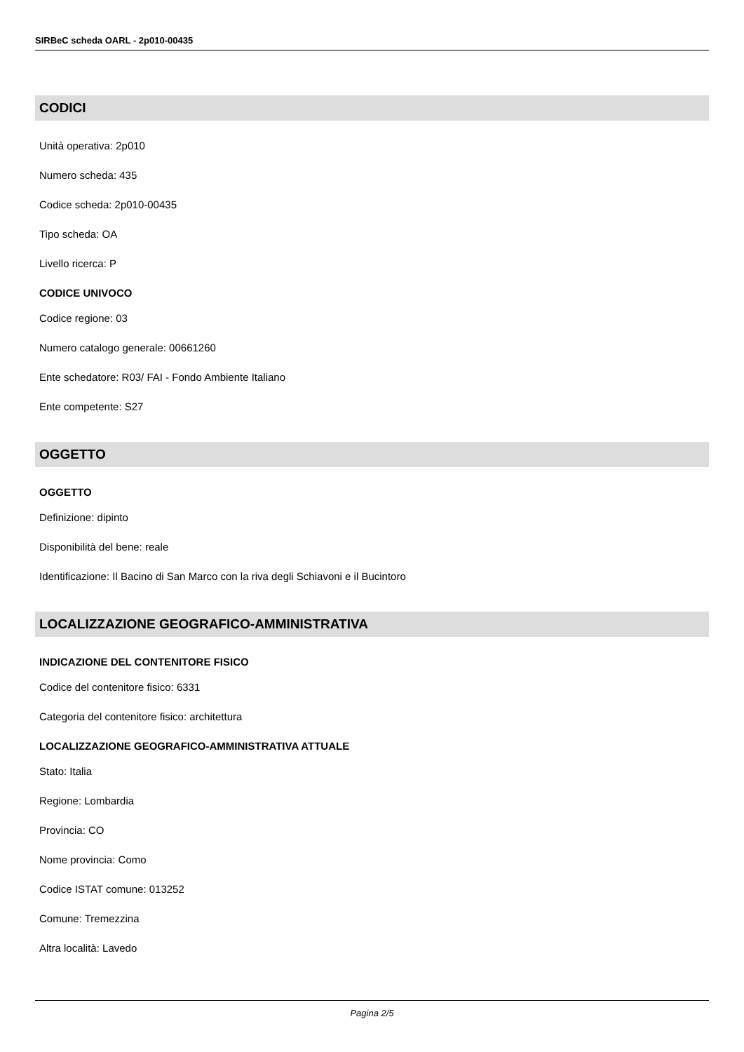SIRBeC scheda OARL - 2p010-00435
CODICI
Unità operativa: 2p010
Numero scheda: 435
Codice scheda: 2p010-00435
Tipo scheda: OA
Livello ricerca: P
CODICE UNIVOCO
Codice regione: 03
Numero catalogo generale: 00661260
Ente schedatore: R03/ FAI - Fondo Ambiente Italiano
Ente competente: S27
OGGETTO
OGGETTO
Definizione: dipinto
Disponibilità del bene: reale
Identificazione: Il Bacino di San Marco con la riva degli Schiavoni e il Bucintoro
LOCALIZZAZIONE GEOGRAFICO-AMMINISTRATIVA
INDICAZIONE DEL CONTENITORE FISICO
Codice del contenitore fisico: 6331
Categoria del contenitore fisico: architettura
LOCALIZZAZIONE GEOGRAFICO-AMMINISTRATIVA ATTUALE
Stato: Italia
Regione: Lombardia
Provincia: CO
Nome provincia: Como
Codice ISTAT comune: 013252
Comune: Tremezzina
Altra località: Lavedo
Pagina 2/5